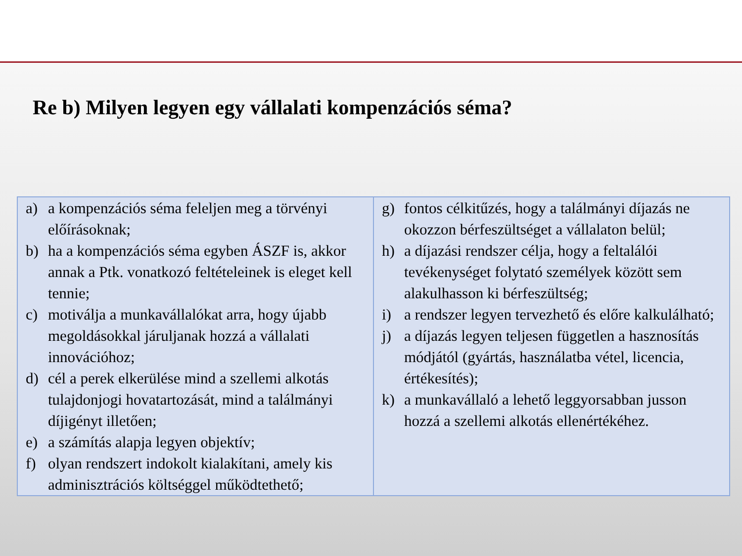Re b) Milyen legyen egy vállalati kompenzációs séma?
| a) a kompenzációs séma feleljen meg a törvényi előírásoknak; b) ha a kompenzációs séma egyben ÁSZF is, akkor annak a Ptk. vonatkozó feltételeinek is eleget kell tennie; c) motiválja a munkavállalókat arra, hogy újabb megoldásokkal járuljanak hozzá a vállalati innovációhoz; d) cél a perek elkerülése mind a szellemi alkotás tulajdonjogi hovatartozását, mind a találmányi díjigényt illetően; e) a számítás alapja legyen objektív; f) olyan rendszert indokolt kialakítani, amely kis adminisztrációs költséggel működtethető; | g) fontos célkitűzés, hogy a találmányi díjazás ne okozzon bérfeszültséget a vállalaton belül; h) a díjazási rendszer célja, hogy a feltalálói tevékenységet folytató személyek között sem alakulhasson ki bérfeszültség; i) a rendszer legyen tervezhető és előre kalkulálható; j) a díjazás legyen teljesen független a hasznosítás módjától (gyártás, használatba vétel, licencia, értékesítés); k) a munkavállaló a lehető leggyorsabban jusson hozzá a szellemi alkotás ellenértékéhez. |